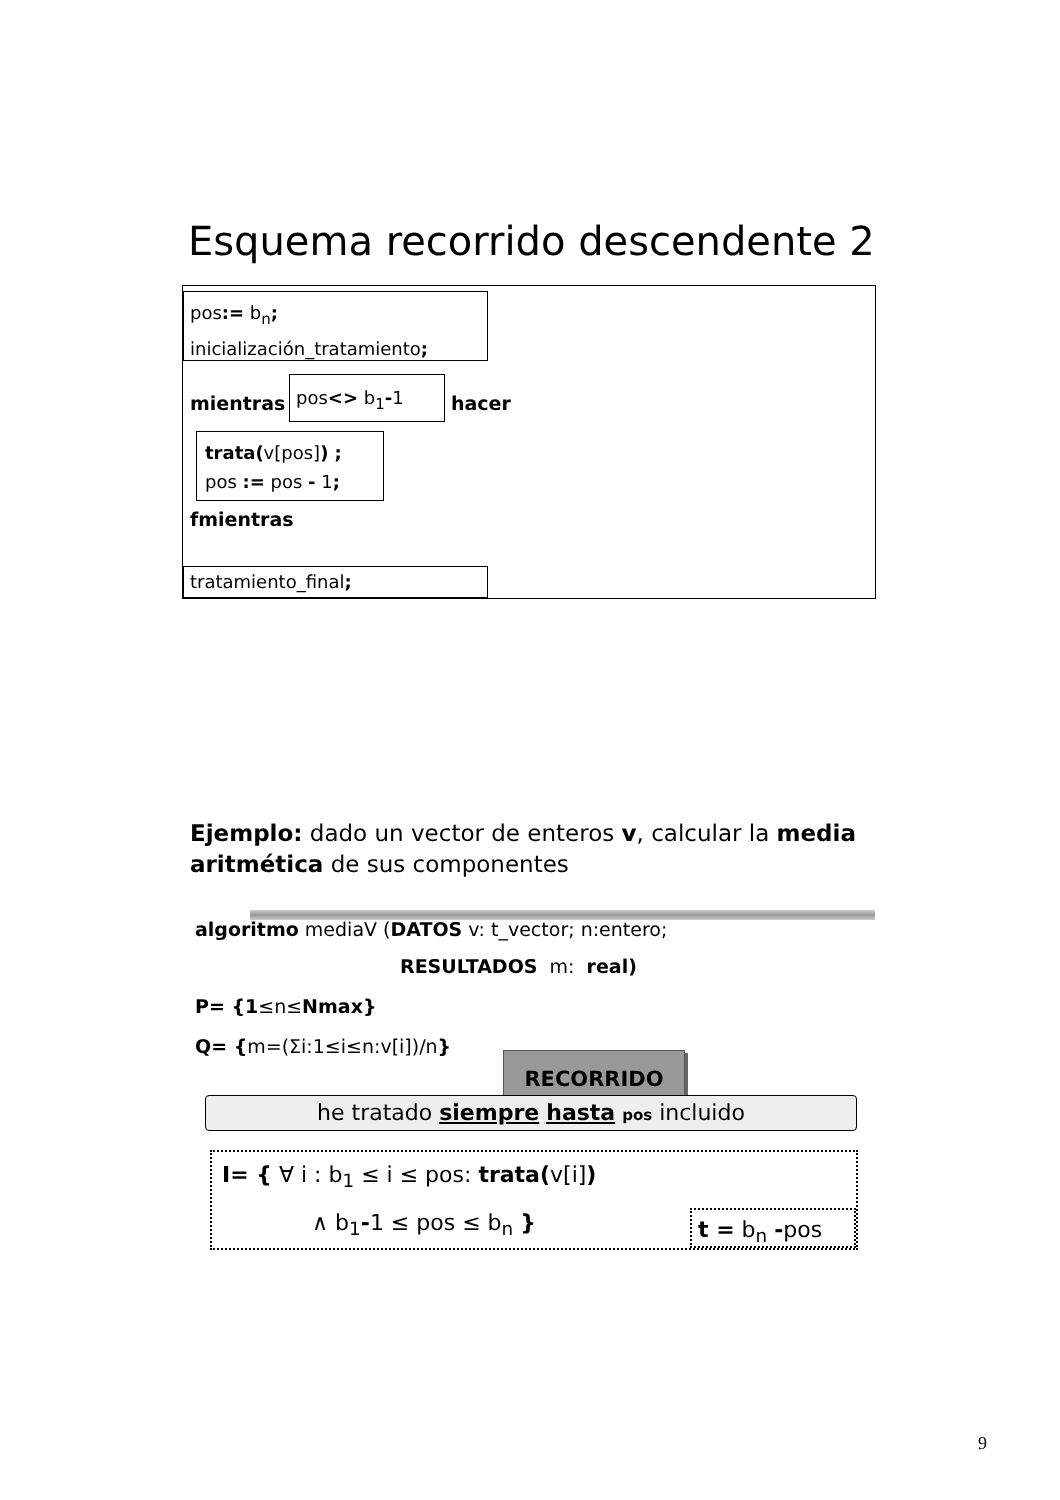Esquema recorrido descendente 2
pos:= b<sub>n</sub>;
inicialización_tratamiento;
mientras
pos<> b<sub>1</sub>-1
hacer
trata(v[pos]) ;
pos := pos - 1;
fmientras
tratamiento_final;
Ejemplo: dado un vector de enteros v, calcular la media aritmética de sus componentes
algoritmo mediaV (DATOS v: t_vector; n:entero;
RESULTADOS m: real)
P= {1≤n≤Nmax}
Q= {m=(Σi:1≤i≤n:v[i])/n}
RECORRIDO
he tratado siempre hasta pos incluido
I= { ∀ i : b<sub>1</sub> ≤ i ≤ pos: trata(v[i])
∧ b<sub>1</sub>-1 ≤ pos ≤ b<sub>n</sub> } t = b<sub>n</sub> -pos
9